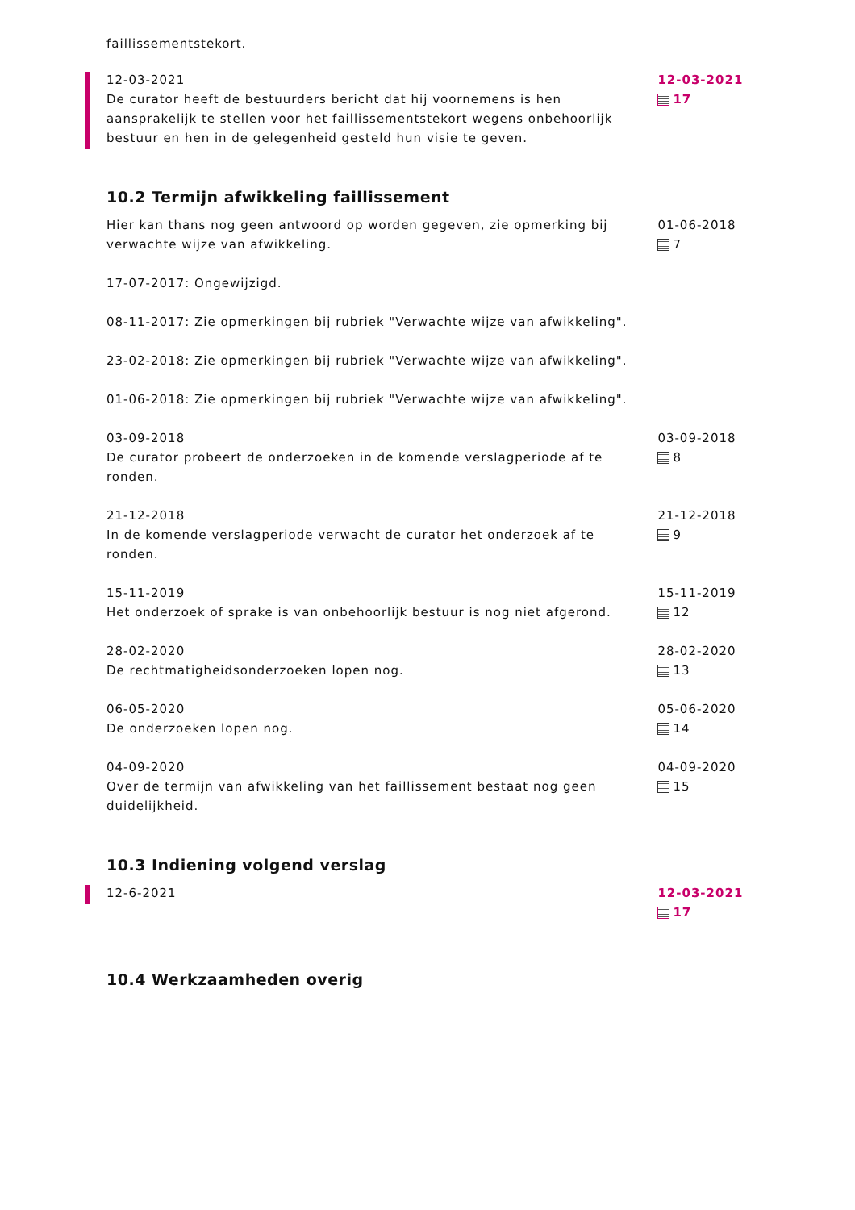faillissementstekort.
12-03-2021
De curator heeft de bestuurders bericht dat hij voornemens is hen aansprakelijk te stellen voor het faillissementstekort wegens onbehoorlijk bestuur en hen in de gelegenheid gesteld hun visie te geven.
12-03-2021
17
10.2 Termijn afwikkeling faillissement
Hier kan thans nog geen antwoord op worden gegeven, zie opmerking bij verwachte wijze van afwikkeling.
17-07-2017: Ongewijzigd.
08-11-2017: Zie opmerkingen bij rubriek "Verwachte wijze van afwikkeling".
23-02-2018: Zie opmerkingen bij rubriek "Verwachte wijze van afwikkeling".
01-06-2018: Zie opmerkingen bij rubriek "Verwachte wijze van afwikkeling".
01-06-2018
7
03-09-2018
De curator probeert de onderzoeken in de komende verslagperiode af te ronden.
03-09-2018
8
21-12-2018
In de komende verslagperiode verwacht de curator het onderzoek af te ronden.
21-12-2018
9
15-11-2019
Het onderzoek of sprake is van onbehoorlijk bestuur is nog niet afgerond.
15-11-2019
12
28-02-2020
De rechtmatigheidsonderzoeken lopen nog.
28-02-2020
13
06-05-2020
De onderzoeken lopen nog.
05-06-2020
14
04-09-2020
Over de termijn van afwikkeling van het faillissement bestaat nog geen duidelijkheid.
04-09-2020
15
10.3 Indiening volgend verslag
12-6-2021 12-03-2021
17
10.4 Werkzaamheden overig